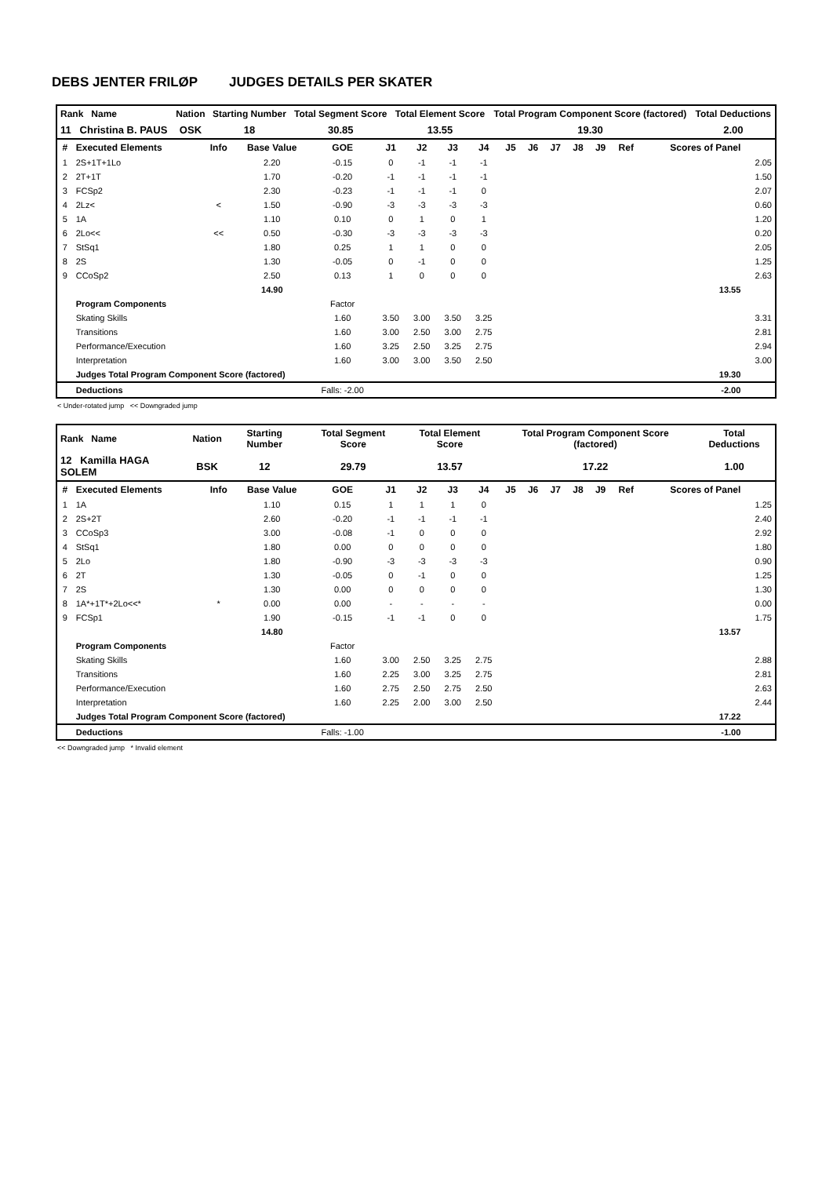DEBS JENTER FRILØP JUDGES DETAILS PER SKATER
| Rank Name | Nation | Starting Number | Total Segment Score | Total Element Score | Total Program Component Score (factored) | Total Deductions |
| --- | --- | --- | --- | --- | --- | --- |
| 11 Christina B. PAUS | OSK | 18 | 30.85 | 13.55 | 19.30 | 2.00 |
| # | Executed Elements | Info | Base Value | GOE | J1 | J2 | J3 | J4 | J5 | J6 | J7 | J8 | J9 | Ref | Scores of Panel | |
| --- | --- | --- | --- | --- | --- | --- | --- | --- | --- | --- | --- | --- | --- | --- | --- | --- |
| 1 | 2S+1T+1Lo | | 2.20 | -0.15 | 0 | -1 | -1 | -1 | | | | | | | | 2.05 |
| 2 | 2T+1T | | 1.70 | -0.20 | -1 | -1 | -1 | -1 | | | | | | | | 1.50 |
| 3 | FCSp2 | | 2.30 | -0.23 | -1 | -1 | -1 | 0 | | | | | | | | 2.07 |
| 4 | 2Lz< | < | 1.50 | -0.90 | -3 | -3 | -3 | -3 | | | | | | | | 0.60 |
| 5 | 1A | | 1.10 | 0.10 | 0 | 1 | 0 | 1 | | | | | | | | 1.20 |
| 6 | 2Lo<< | << | 0.50 | -0.30 | -3 | -3 | -3 | -3 | | | | | | | | 0.20 |
| 7 | StSq1 | | 1.80 | 0.25 | 1 | 1 | 0 | 0 | | | | | | | | 2.05 |
| 8 | 2S | | 1.30 | -0.05 | 0 | -1 | 0 | 0 | | | | | | | | 1.25 |
| 9 | CCoSp2 | | 2.50 | 0.13 | 1 | 0 | 0 | 0 | | | | | | | | 2.63 |
| | | | 14.90 | | | | | | | | | | | | 13.55 | |
| | Program Components | | | Factor | | | | | | | | | | | | |
| | Skating Skills | | | 1.60 | 3.50 | 3.00 | 3.50 | 3.25 | | | | | | | | 3.31 |
| | Transitions | | | 1.60 | 3.00 | 2.50 | 3.00 | 2.75 | | | | | | | | 2.81 |
| | Performance/Execution | | | 1.60 | 3.25 | 2.50 | 3.25 | 2.75 | | | | | | | | 2.94 |
| | Interpretation | | | 1.60 | 3.00 | 3.00 | 3.50 | 2.50 | | | | | | | | 3.00 |
| | Judges Total Program Component Score (factored) | | | | | | | | | | | | | | 19.30 | |
| | Deductions | | | Falls: -2.00 | | | | | | | | | | | -2.00 | |
< Under-rotated jump << Downgraded jump
| Rank Name | Nation | Starting Number | Total Segment Score | Total Element Score | Total Program Component Score (factored) | Total Deductions |
| --- | --- | --- | --- | --- | --- | --- |
| 12 Kamilla HAGA SOLEM | BSK | 12 | 29.79 | 13.57 | 17.22 | 1.00 |
| # | Executed Elements | Info | Base Value | GOE | J1 | J2 | J3 | J4 | J5 | J6 | J7 | J8 | J9 | Ref | Scores of Panel | |
| --- | --- | --- | --- | --- | --- | --- | --- | --- | --- | --- | --- | --- | --- | --- | --- | --- |
| 1 | 1A | | 1.10 | 0.15 | 1 | 1 | 1 | 0 | | | | | | | | 1.25 |
| 2 | 2S+2T | | 2.60 | -0.20 | -1 | -1 | -1 | -1 | | | | | | | | 2.40 |
| 3 | CCoSp3 | | 3.00 | -0.08 | -1 | 0 | 0 | 0 | | | | | | | | 2.92 |
| 4 | StSq1 | | 1.80 | 0.00 | 0 | 0 | 0 | 0 | | | | | | | | 1.80 |
| 5 | 2Lo | | 1.80 | -0.90 | -3 | -3 | -3 | -3 | | | | | | | | 0.90 |
| 6 | 2T | | 1.30 | -0.05 | 0 | -1 | 0 | 0 | | | | | | | | 1.25 |
| 7 | 2S | | 1.30 | 0.00 | 0 | 0 | 0 | 0 | | | | | | | | 1.30 |
| 8 | 1A*+1T*+2Lo<<* | * | 0.00 | 0.00 | - | - | - | - | | | | | | | | 0.00 |
| 9 | FCSp1 | | 1.90 | -0.15 | -1 | -1 | 0 | 0 | | | | | | | | 1.75 |
| | | | 14.80 | | | | | | | | | | | | 13.57 | |
| | Program Components | | | Factor | | | | | | | | | | | | |
| | Skating Skills | | | 1.60 | 3.00 | 2.50 | 3.25 | 2.75 | | | | | | | | 2.88 |
| | Transitions | | | 1.60 | 2.25 | 3.00 | 3.25 | 2.75 | | | | | | | | 2.81 |
| | Performance/Execution | | | 1.60 | 2.75 | 2.50 | 2.75 | 2.50 | | | | | | | | 2.63 |
| | Interpretation | | | 1.60 | 2.25 | 2.00 | 3.00 | 2.50 | | | | | | | | 2.44 |
| | Judges Total Program Component Score (factored) | | | | | | | | | | | | | | 17.22 | |
| | Deductions | | | Falls: -1.00 | | | | | | | | | | | -1.00 | |
<< Downgraded jump * Invalid element